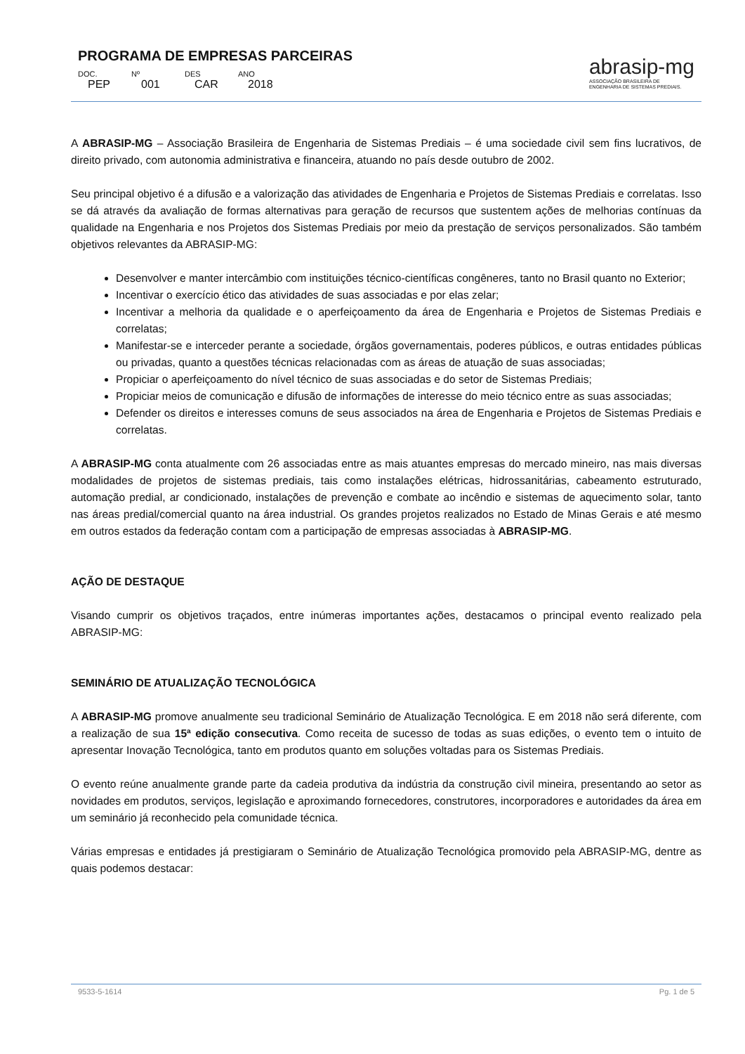PROGRAMA DE EMPRESAS PARCEIRAS
DOC. Nº DES ANO
PEP 001 CAR 2018
abrasip-mg
ASSOCIAÇÃO BRASILEIRA DE
ENGENHARIA DE SISTEMAS PREDIAIS.
A ABRASIP-MG – Associação Brasileira de Engenharia de Sistemas Prediais – é uma sociedade civil sem fins lucrativos, de direito privado, com autonomia administrativa e financeira, atuando no país desde outubro de 2002.
Seu principal objetivo é a difusão e a valorização das atividades de Engenharia e Projetos de Sistemas Prediais e correlatas. Isso se dá através da avaliação de formas alternativas para geração de recursos que sustentem ações de melhorias contínuas da qualidade na Engenharia e nos Projetos dos Sistemas Prediais por meio da prestação de serviços personalizados. São também objetivos relevantes da ABRASIP-MG:
Desenvolver e manter intercâmbio com instituições técnico-científicas congêneres, tanto no Brasil quanto no Exterior;
Incentivar o exercício ético das atividades de suas associadas e por elas zelar;
Incentivar a melhoria da qualidade e o aperfeiçoamento da área de Engenharia e Projetos de Sistemas Prediais e correlatas;
Manifestar-se e interceder perante a sociedade, órgãos governamentais, poderes públicos, e outras entidades públicas ou privadas, quanto a questões técnicas relacionadas com as áreas de atuação de suas associadas;
Propiciar o aperfeiçoamento do nível técnico de suas associadas e do setor de Sistemas Prediais;
Propiciar meios de comunicação e difusão de informações de interesse do meio técnico entre as suas associadas;
Defender os direitos e interesses comuns de seus associados na área de Engenharia e Projetos de Sistemas Prediais e correlatas.
A ABRASIP-MG conta atualmente com 26 associadas entre as mais atuantes empresas do mercado mineiro, nas mais diversas modalidades de projetos de sistemas prediais, tais como instalações elétricas, hidrossanitárias, cabeamento estruturado, automação predial, ar condicionado, instalações de prevenção e combate ao incêndio e sistemas de aquecimento solar, tanto nas áreas predial/comercial quanto na área industrial. Os grandes projetos realizados no Estado de Minas Gerais e até mesmo em outros estados da federação contam com a participação de empresas associadas à ABRASIP-MG.
AÇÃO DE DESTAQUE
Visando cumprir os objetivos traçados, entre inúmeras importantes ações, destacamos o principal evento realizado pela ABRASIP-MG:
SEMINÁRIO DE ATUALIZAÇÃO TECNOLÓGICA
A ABRASIP-MG promove anualmente seu tradicional Seminário de Atualização Tecnológica. E em 2018 não será diferente, com a realização de sua 15ª edição consecutiva. Como receita de sucesso de todas as suas edições, o evento tem o intuito de apresentar Inovação Tecnológica, tanto em produtos quanto em soluções voltadas para os Sistemas Prediais.
O evento reúne anualmente grande parte da cadeia produtiva da indústria da construção civil mineira, presentando ao setor as novidades em produtos, serviços, legislação e aproximando fornecedores, construtores, incorporadores e autoridades da área em um seminário já reconhecido pela comunidade técnica.
Várias empresas e entidades já prestigiaram o Seminário de Atualização Tecnológica promovido pela ABRASIP-MG, dentre as quais podemos destacar:
9533-5-1614 Pg. 1 de 5